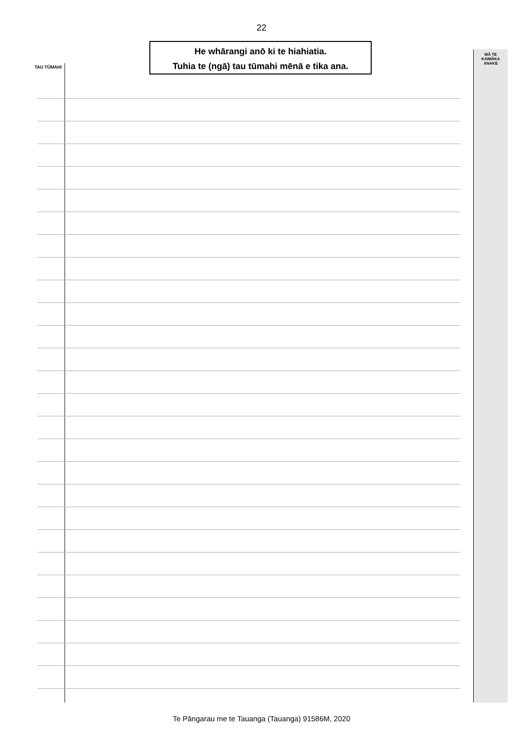22
He whārangi anō ki te hiahiatia.
Tuhia te (ngā) tau tūmahi mēnā e tika ana.
TAU TŪMAHI
MĀ TE
KAIMĀKA
ANAKE
Te Pāngarau me te Tauanga (Tauanga) 91586M, 2020